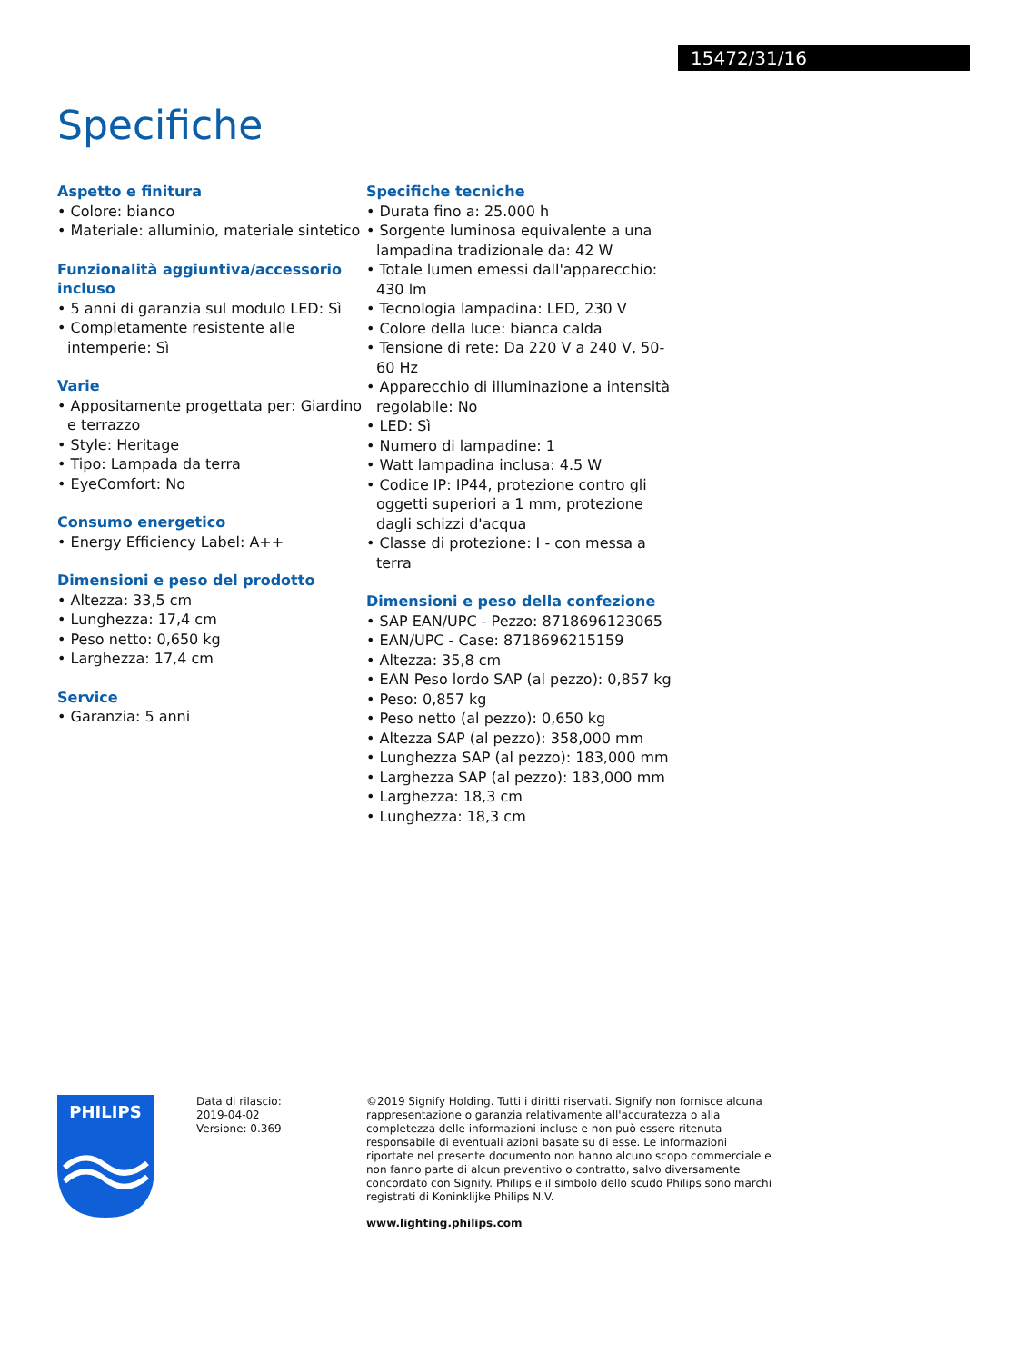15472/31/16
Specifiche
Aspetto e finitura
• Colore: bianco
• Materiale: alluminio, materiale sintetico
Funzionalità aggiuntiva/accessorio incluso
• 5 anni di garanzia sul modulo LED: Sì
• Completamente resistente alle intemperie: Sì
Varie
• Appositamente progettata per: Giardino e terrazzo
• Style: Heritage
• Tipo: Lampada da terra
• EyeComfort: No
Consumo energetico
• Energy Efficiency Label: A++
Dimensioni e peso del prodotto
• Altezza: 33,5 cm
• Lunghezza: 17,4 cm
• Peso netto: 0,650 kg
• Larghezza: 17,4 cm
Service
• Garanzia: 5 anni
Specifiche tecniche
• Durata fino a: 25.000 h
• Sorgente luminosa equivalente a una lampadina tradizionale da: 42 W
• Totale lumen emessi dall'apparecchio: 430 lm
• Tecnologia lampadina: LED, 230 V
• Colore della luce: bianca calda
• Tensione di rete: Da 220 V a 240 V, 50-60 Hz
• Apparecchio di illuminazione a intensità regolabile: No
• LED: Sì
• Numero di lampadine: 1
• Watt lampadina inclusa: 4.5 W
• Codice IP: IP44, protezione contro gli oggetti superiori a 1 mm, protezione dagli schizzi d'acqua
• Classe di protezione: I - con messa a terra
Dimensioni e peso della confezione
• SAP EAN/UPC - Pezzo: 8718696123065
• EAN/UPC - Case: 8718696215159
• Altezza: 35,8 cm
• EAN Peso lordo SAP (al pezzo): 0,857 kg
• Peso: 0,857 kg
• Peso netto (al pezzo): 0,650 kg
• Altezza SAP (al pezzo): 358,000 mm
• Lunghezza SAP (al pezzo): 183,000 mm
• Larghezza SAP (al pezzo): 183,000 mm
• Larghezza: 18,3 cm
• Lunghezza: 18,3 cm
PHILIPS
Data di rilascio:
2019-04-02
Versione: 0.369
©2019 Signify Holding. Tutti i diritti riservati. Signify non fornisce alcuna rappresentazione o garanzia relativamente all'accuratezza o alla completezza delle informazioni incluse e non può essere ritenuta responsabile di eventuali azioni basate su di esse. Le informazioni riportate nel presente documento non hanno alcuno scopo commerciale e non fanno parte di alcun preventivo o contratto, salvo diversamente concordato con Signify. Philips e il simbolo dello scudo Philips sono marchi registrati di Koninklijke Philips N.V.
www.lighting.philips.com